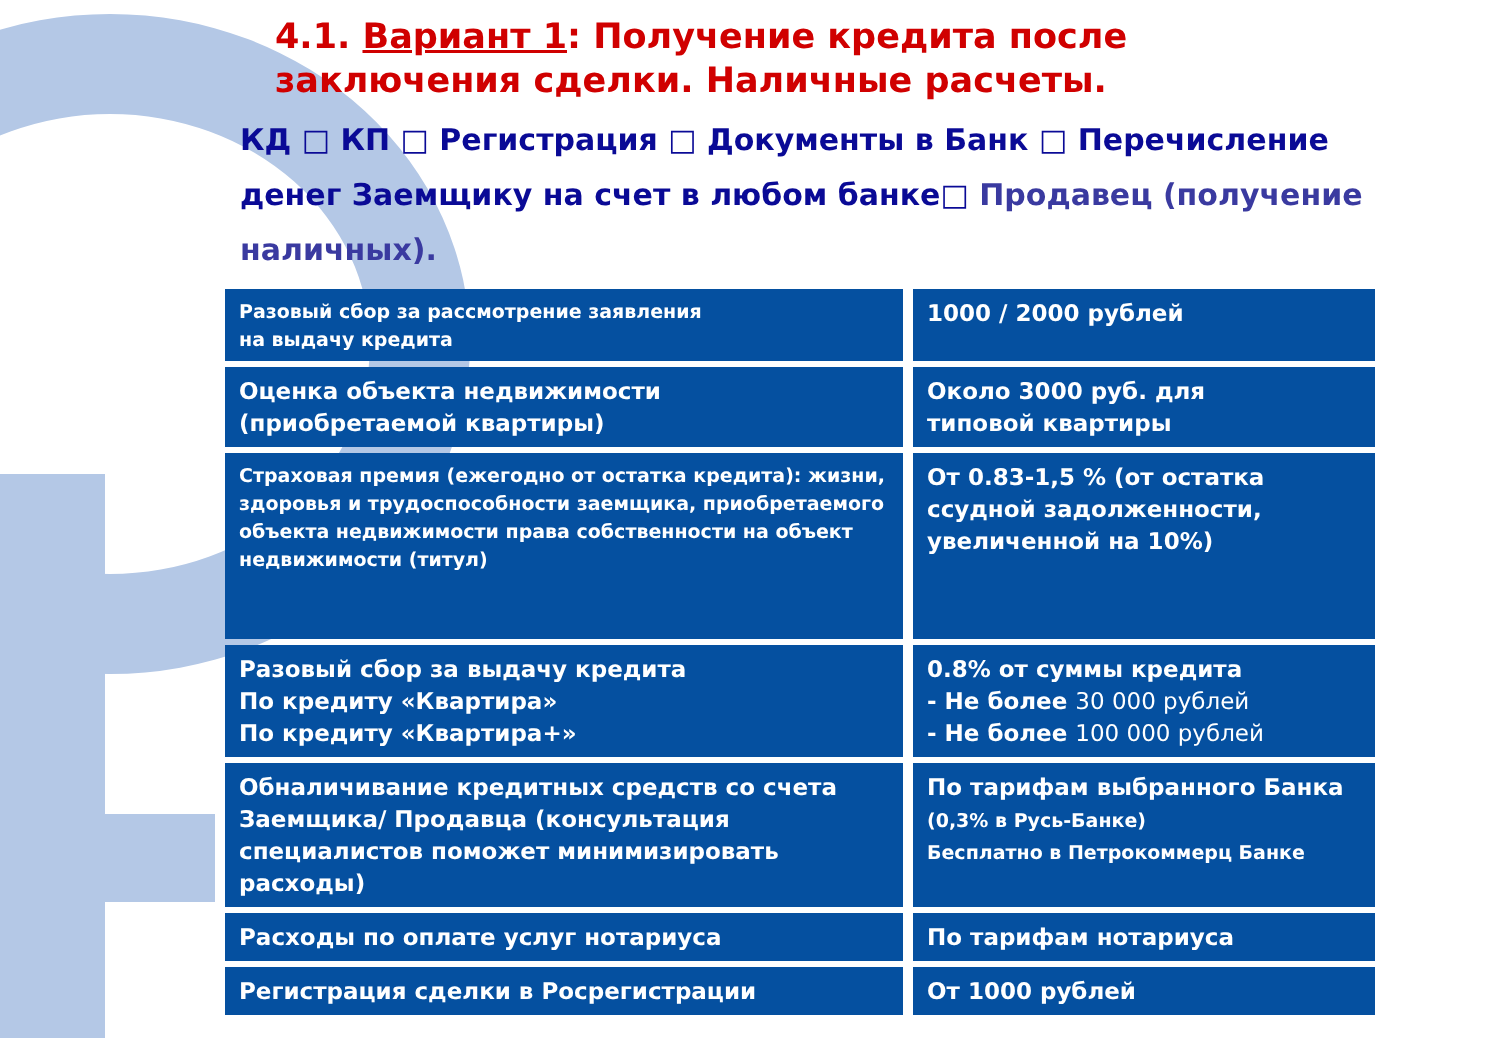4.1. Вариант 1: Получение кредита после заключения сделки. Наличные расчеты.
КД □ КП □ Регистрация □ Документы в Банк □ Перечисление денег Заемщику на счет в любом банке□ Продавец (получение наличных).
| Разовый сбор за рассмотрение заявления на выдачу кредита | 1000 / 2000 рублей |
| Оценка объекта недвижимости (приобретаемой квартиры) | Около 3000 руб. для типовой квартиры |
| Страховая премия (ежегодно от остатка кредита): жизни, здоровья и трудоспособности заемщика, приобретаемого объекта недвижимости права собственности на объект недвижимости (титул) | От 0.83-1,5 % (от остатка ссудной задолженности, увеличенной на 10%) |
| Разовый сбор за выдачу кредита По кредиту «Квартира» По кредиту «Квартира+» | 0.8% от суммы кредита - Не более 30 000 рублей - Не более 100 000 рублей |
| Обналичивание кредитных средств со счета Заемщика/ Продавца (консультация специалистов поможет минимизировать расходы) | По тарифам выбранного Банка (0,3% в Русь-Банке) Бесплатно в Петрокоммерц Банке |
| Расходы по оплате услуг нотариуса | По тарифам нотариуса |
| Регистрация сделки в Росрегистрации | От 1000 рублей |